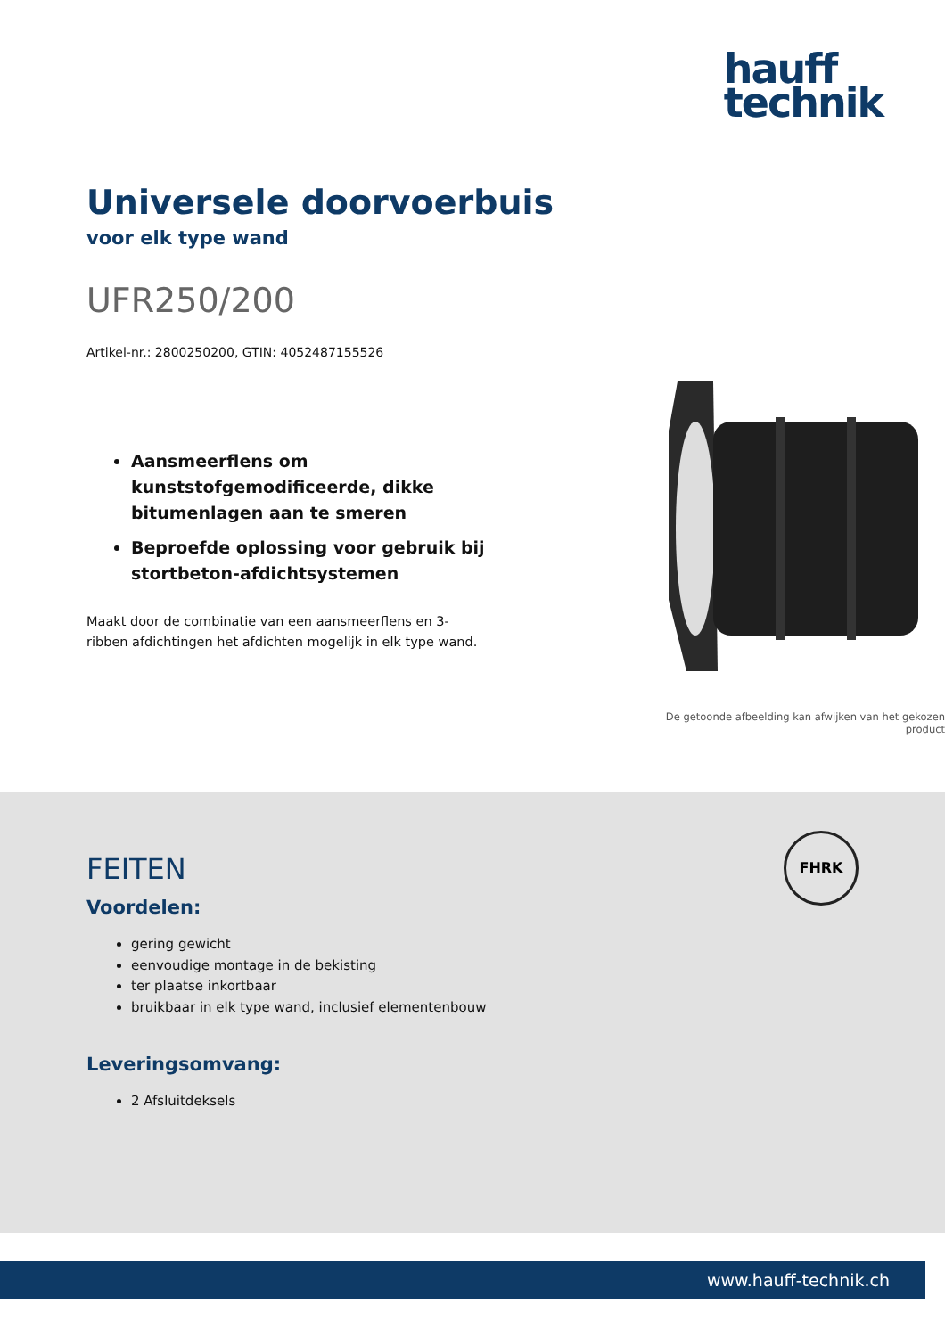hauff
technik
Universele doorvoerbuis
voor elk type wand
UFR250/200
Artikel-nr.: 2800250200, GTIN: 4052487155526
Aansmeerflens om kunststofgemodificeerde, dikke bitumenlagen aan te smeren
Beproefde oplossing voor gebruik bij stortbeton-afdichtsystemen
Maakt door de combinatie van een aansmeerflens en 3-ribben afdichtingen het afdichten mogelijk in elk type wand.
De getoonde afbeelding kan afwijken van het gekozen product
FHRK
FEITEN
Voordelen:
gering gewicht
eenvoudige montage in de bekisting
ter plaatse inkortbaar
bruikbaar in elk type wand, inclusief elementenbouw
Leveringsomvang:
2 Afsluitdeksels
www.hauff-technik.ch